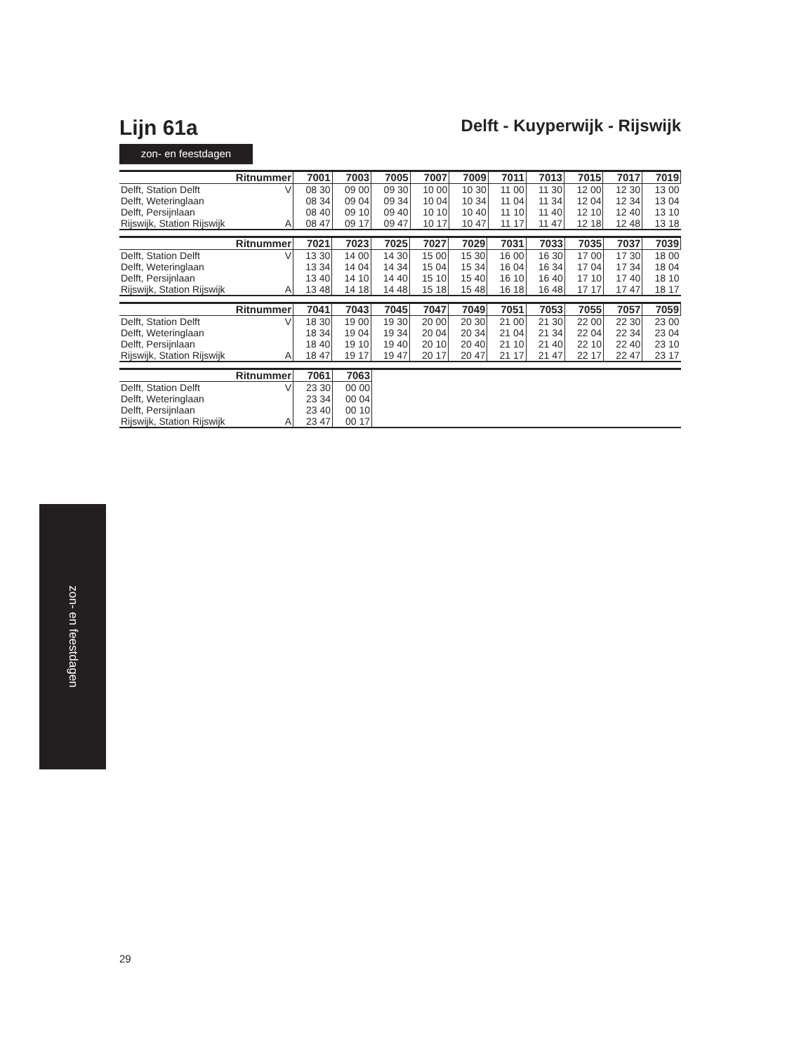Lijn 61a
Delft - Kuyperwijk - Rijswijk
zon- en feestdagen
| Ritnummer | | 7001 | 7003 | 7005 | 7007 | 7009 | 7011 | 7013 | 7015 | 7017 | 7019 |
| --- | --- | --- | --- | --- | --- | --- | --- | --- | --- | --- | --- |
| Delft, Station Delft | V | 08 30 | 09 00 | 09 30 | 10 00 | 10 30 | 11 00 | 11 30 | 12 00 | 12 30 | 13 00 |
| Delft, Weteringlaan | | 08 34 | 09 04 | 09 34 | 10 04 | 10 34 | 11 04 | 11 34 | 12 04 | 12 34 | 13 04 |
| Delft, Persijnlaan | | 08 40 | 09 10 | 09 40 | 10 10 | 10 40 | 11 10 | 11 40 | 12 10 | 12 40 | 13 10 |
| Rijswijk, Station Rijswijk | A | 08 47 | 09 17 | 09 47 | 10 17 | 10 47 | 11 17 | 11 47 | 12 18 | 12 48 | 13 18 |
| Ritnummer | | 7021 | 7023 | 7025 | 7027 | 7029 | 7031 | 7033 | 7035 | 7037 | 7039 |
| --- | --- | --- | --- | --- | --- | --- | --- | --- | --- | --- | --- |
| Delft, Station Delft | V | 13 30 | 14 00 | 14 30 | 15 00 | 15 30 | 16 00 | 16 30 | 17 00 | 17 30 | 18 00 |
| Delft, Weteringlaan | | 13 34 | 14 04 | 14 34 | 15 04 | 15 34 | 16 04 | 16 34 | 17 04 | 17 34 | 18 04 |
| Delft, Persijnlaan | | 13 40 | 14 10 | 14 40 | 15 10 | 15 40 | 16 10 | 16 40 | 17 10 | 17 40 | 18 10 |
| Rijswijk, Station Rijswijk | A | 13 48 | 14 18 | 14 48 | 15 18 | 15 48 | 16 18 | 16 48 | 17 17 | 17 47 | 18 17 |
| Ritnummer | | 7041 | 7043 | 7045 | 7047 | 7049 | 7051 | 7053 | 7055 | 7057 | 7059 |
| --- | --- | --- | --- | --- | --- | --- | --- | --- | --- | --- | --- |
| Delft, Station Delft | V | 18 30 | 19 00 | 19 30 | 20 00 | 20 30 | 21 00 | 21 30 | 22 00 | 22 30 | 23 00 |
| Delft, Weteringlaan | | 18 34 | 19 04 | 19 34 | 20 04 | 20 34 | 21 04 | 21 34 | 22 04 | 22 34 | 23 04 |
| Delft, Persijnlaan | | 18 40 | 19 10 | 19 40 | 20 10 | 20 40 | 21 10 | 21 40 | 22 10 | 22 40 | 23 10 |
| Rijswijk, Station Rijswijk | A | 18 47 | 19 17 | 19 47 | 20 17 | 20 47 | 21 17 | 21 47 | 22 17 | 22 47 | 23 17 |
| Ritnummer | | 7061 | 7063 | |
| --- | --- | --- | --- | --- |
| Delft, Station Delft | V | 23 30 | 00 00 | |
| Delft, Weteringlaan | | 23 34 | 00 04 | |
| Delft, Persijnlaan | | 23 40 | 00 10 | |
| Rijswijk, Station Rijswijk | A | 23 47 | 00 17 | |
zon- en feestdagen
29